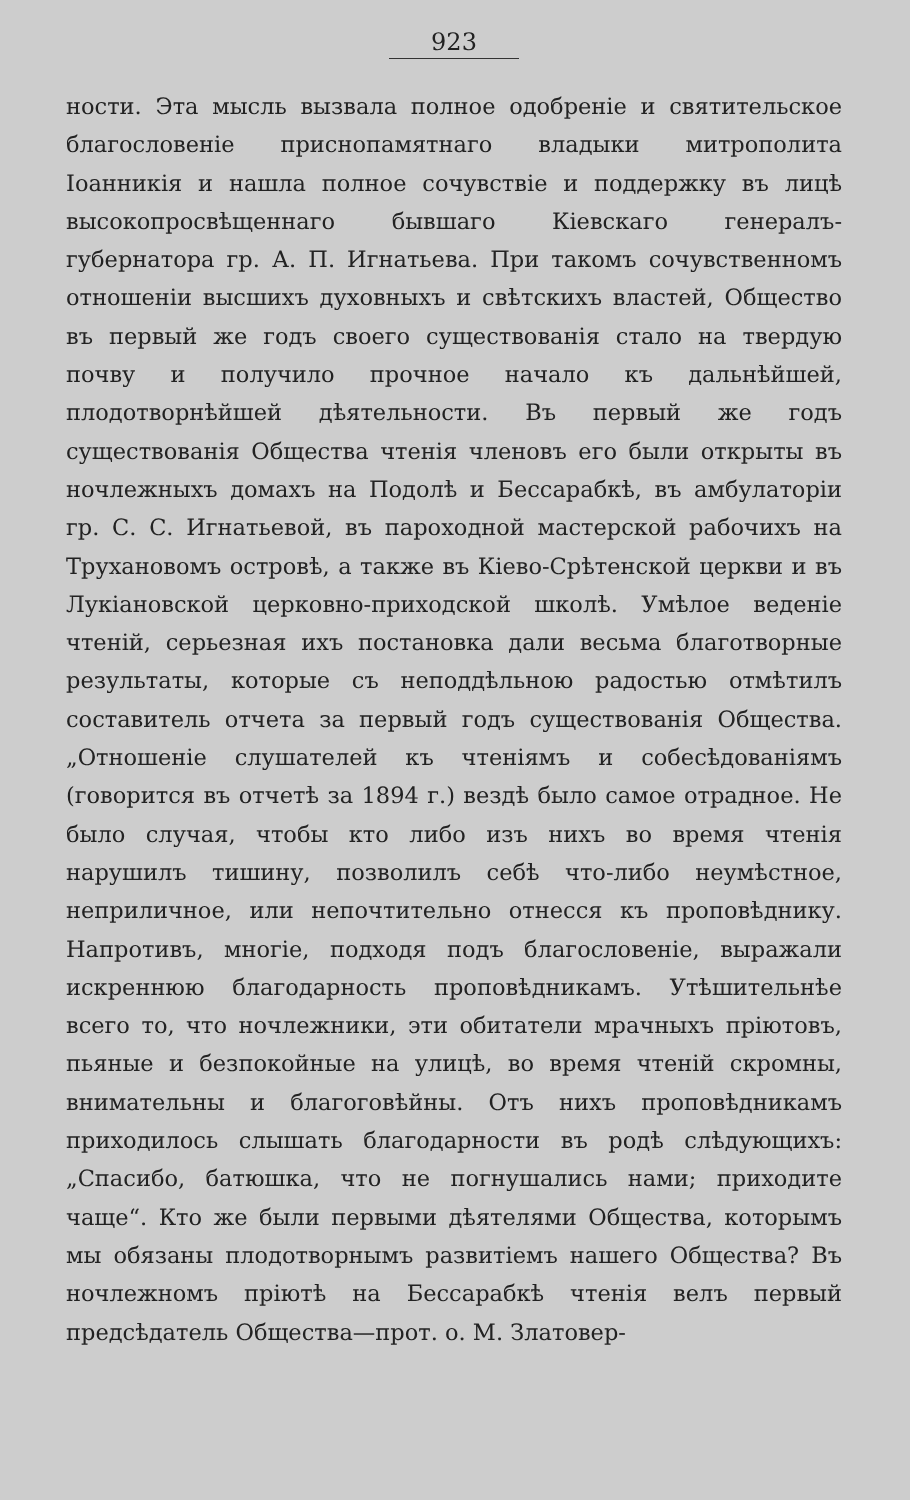923
ности. Эта мысль вызвала полное одобреніе и святительское благословеніе приснопамятнаго владыки митрополита Іоанникія и нашла полное сочувствіе и поддержку въ лицѣ высокопросвѣщеннаго бывшаго Кіевскаго генералъ-губернатора гр. А. П. Игнатьева. При такомъ сочувственномъ отношеніи высшихъ духовныхъ и свѣтскихъ властей, Общество въ первый же годъ своего существованія стало на твердую почву и получило прочное начало къ дальнѣйшей, плодотворнѣйшей дѣятельности. Въ первый же годъ существованія Общества чтенія членовъ его были открыты въ ночлежныхъ домахъ на Подолѣ и Бессарабкѣ, въ амбулаторіи гр. С. С. Игнатьевой, въ пароходной мастерской рабочихъ на Трухановомъ островѣ, а также въ Кіево-Срѣтенской церкви и въ Лукіановской церковно-приходской школѣ. Умѣлое веденіе чтеній, серьезная ихъ постановка дали весьма благотворные результаты, которые съ неподдѣльною радостью отмѣтилъ составитель отчета за первый годъ существованія Общества. „Отношеніе слушателей къ чтеніямъ и собесѣдованіямъ (говорится въ отчетѣ за 1894 г.) вездѣ было самое отрадное. Не было случая, чтобы кто либо изъ нихъ во время чтенія нарушилъ тишину, позволилъ себѣ что-либо неумѣстное, неприличное, или непочтительно отнесся къ проповѣднику. Напротивъ, многіе, подходя подъ благословеніе, выражали искреннюю благодарность проповѣдникамъ. Утѣшительнѣе всего то, что ночлежники, эти обитатели мрачныхъ пріютовъ, пьяные и безпокойные на улицѣ, во время чтеній скромны, внимательны и благоговѣйны. Отъ нихъ проповѣдникамъ приходилось слышать благодарности въ родѣ слѣдующихъ: „Спасибо, батюшка, что не погнушались нами; приходите чаще“. Кто же были первыми дѣятелями Общества, которымъ мы обязаны плодотворнымъ развитіемъ нашего Общества? Въ ночлежномъ пріютѣ на Бессарабкѣ чтенія велъ первый предсѣдатель Общества—прот. о. М. Златовер-